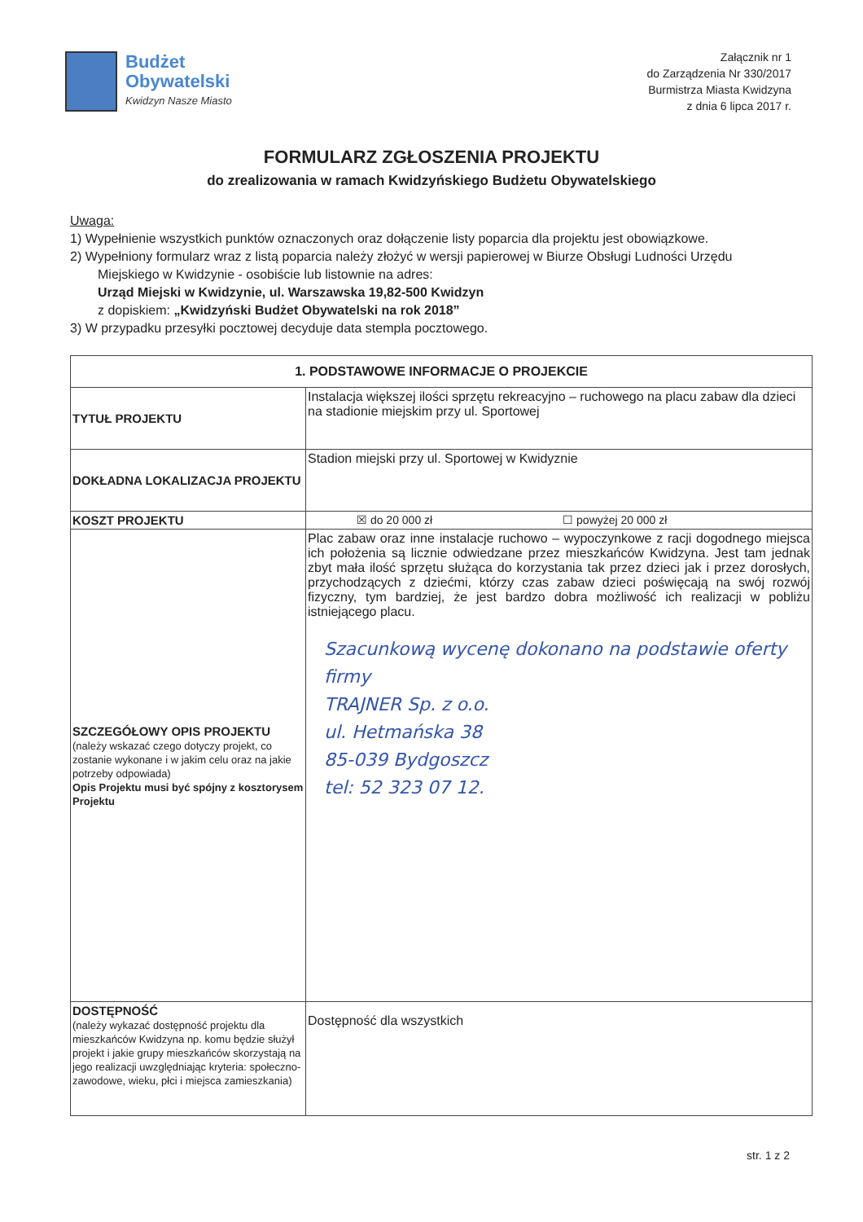Budżet
Obywatelski
Kwidzyn Nasze Miasto
Załącznik nr 1
do Zarządzenia Nr 330/2017
Burmistrza Miasta Kwidzyna
z dnia 6 lipca 2017 r.
FORMULARZ ZGŁOSZENIA PROJEKTU
do zrealizowania w ramach Kwidzyńskiego Budżetu Obywatelskiego
Uwaga:
1) Wypełnienie wszystkich punktów oznaczonych oraz dołączenie listy poparcia dla projektu jest obowiązkowe.
2) Wypełniony formularz wraz z listą poparcia należy złożyć w wersji papierowej w Biurze Obsługi Ludności Urzędu
Miejskiego w Kwidzynie - osobiście lub listownie na adres:
Urząd Miejski w Kwidzynie, ul. Warszawska 19,82-500 Kwidzyn
z dopiskiem: „Kwidzyński Budżet Obywatelski na rok 2018”
3) W przypadku przesyłki pocztowej decyduje data stempla pocztowego.
| 1. PODSTAWOWE INFORMACJE O PROJEKCIE | |
| --- | --- |
| TYTUŁ PROJEKTU | Instalacja większej ilości sprzętu rekreacyjno – ruchowego na placu zabaw dla dzieci na stadionie miejskim przy ul. Sportowej |
| DOKŁADNA LOKALIZACJA PROJEKTU | Stadion miejski przy ul. Sportowej w Kwidyznie |
| KOSZT PROJEKTU | ☒ do 20 000 zł ☐ powyżej 20 000 zł |
| SZCZEGÓŁOWY OPIS PROJEKTU (należy wskazać czego dotyczy projekt, co zostanie wykonane i w jakim celu oraz na jakie potrzeby odpowiada) Opis Projektu musi być spójny z kosztorysem Projektu | Plac zabaw oraz inne instalacje ruchowo – wypoczynkowe z racji dogodnego miejsca ich położenia są licznie odwiedzane przez mieszkańców Kwidzyna. Jest tam jednak zbyt mała ilość sprzętu służąca do korzystania tak przez dzieci jak i przez dorosłych, przychodzących z dziećmi, którzy czas zabaw dzieci poświęcają na swój rozwój fizyczny, tym bardziej, że jest bardzo dobra możliwość ich realizacji w pobliżu istniejącego placu. Szacunkową wycenę dokonano na podstawie oferty firmy TRAJNER Sp. z o.o. ul. Hetmańska 38 85-039 Bydgoszcz tel: 52 323 07 12. |
| DOSTĘPNOŚĆ (należy wykazać dostępność projektu dla mieszkańców Kwidzyna np. komu będzie służył projekt i jakie grupy mieszkańców skorzystają na jego realizacji uwzględniając kryteria: społeczno-zawodowe, wieku, płci i miejsca zamieszkania) | Dostępność dla wszystkich |
str. 1 z 2